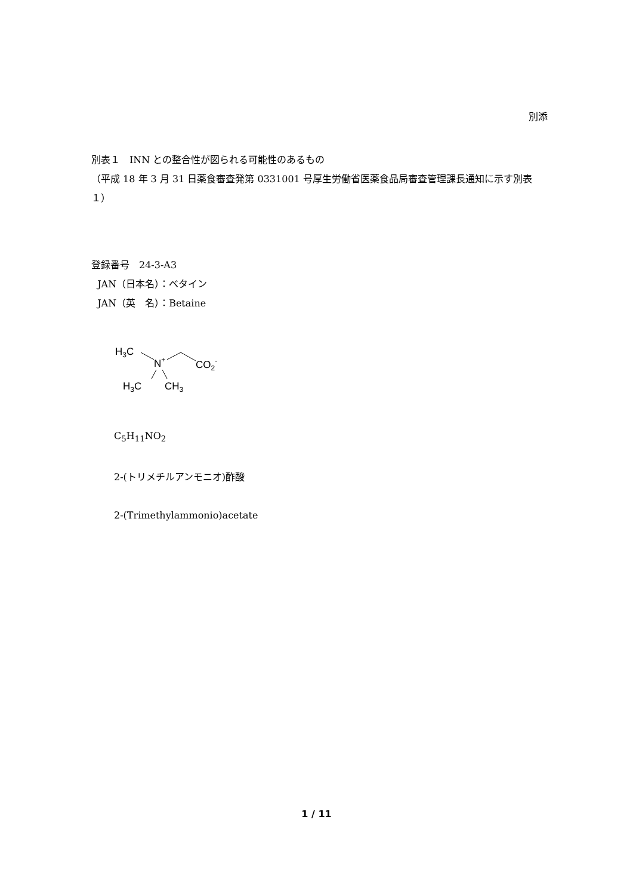別添
別表１　INN との整合性が図られる可能性のあるもの
（平成 18 年 3 月 31 日薬食審査発第 0331001 号厚生労働省医薬食品局審査管理課長通知に示す別表１）
登録番号　24-3-A3
JAN（日本名）：ベタイン
JAN（英　名）：Betaine
H3C
N+
CO2-
H3C
CH3
C<sub>5</sub>H<sub>11</sub>NO<sub>2</sub>
2-(トリメチルアンモニオ)酢酸
2-(Trimethylammonio)acetate
1 / 11